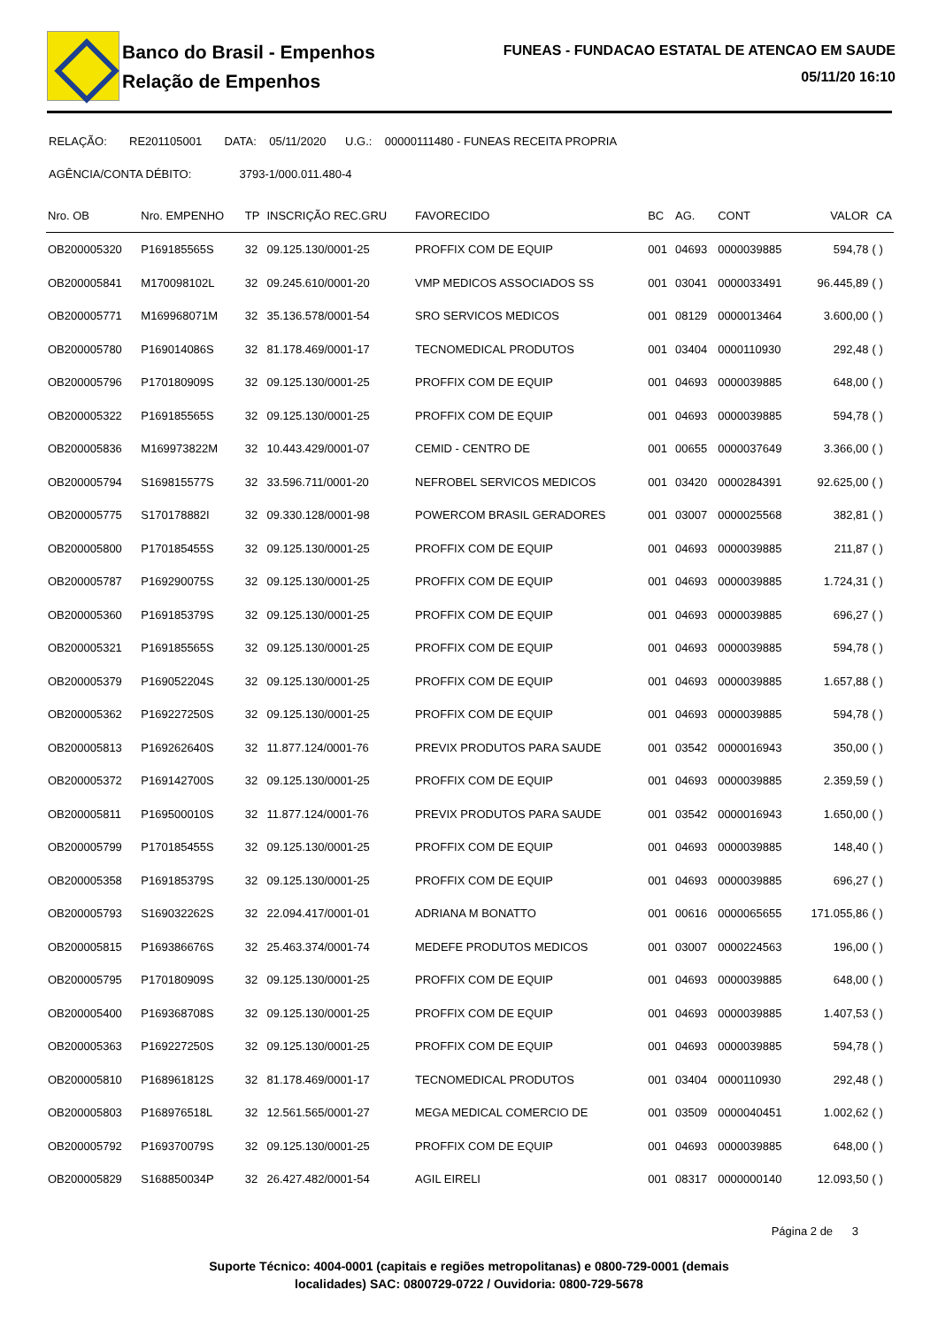Banco do Brasil - Empenhos
Relação de Empenhos
FUNEAS - FUNDACAO ESTATAL DE ATENCAO EM SAUDE
05/11/20 16:10
RELAÇÃO: RE201105001 DATA: 05/11/2020 U.G.: 00000111480 - FUNEAS RECEITA PROPRIA
AGÊNCIA/CONTA DÉBITO: 3793-1/000.011.480-4
| Nro. OB | Nro. EMPENHO | TP | INSCRIÇÃO REC.GRU | FAVORECIDO | BC | AG. | CONT | VALOR | CA |
| --- | --- | --- | --- | --- | --- | --- | --- | --- | --- |
| OB200005320 | P169185565S | 32 | 09.125.130/0001-25 | PROFFIX COM DE EQUIP | 001 | 04693 | 0000039885 | 594,78 | ( ) |
| OB200005841 | M170098102L | 32 | 09.245.610/0001-20 | VMP MEDICOS ASSOCIADOS SS | 001 | 03041 | 0000033491 | 96.445,89 | ( ) |
| OB200005771 | M169968071M | 32 | 35.136.578/0001-54 | SRO SERVICOS MEDICOS | 001 | 08129 | 0000013464 | 3.600,00 | ( ) |
| OB200005780 | P169014086S | 32 | 81.178.469/0001-17 | TECNOMEDICAL PRODUTOS | 001 | 03404 | 0000110930 | 292,48 | ( ) |
| OB200005796 | P170180909S | 32 | 09.125.130/0001-25 | PROFFIX COM DE EQUIP | 001 | 04693 | 0000039885 | 648,00 | ( ) |
| OB200005322 | P169185565S | 32 | 09.125.130/0001-25 | PROFFIX COM DE EQUIP | 001 | 04693 | 0000039885 | 594,78 | ( ) |
| OB200005836 | M169973822M | 32 | 10.443.429/0001-07 | CEMID - CENTRO DE | 001 | 00655 | 0000037649 | 3.366,00 | ( ) |
| OB200005794 | S169815577S | 32 | 33.596.711/0001-20 | NEFROBEL SERVICOS MEDICOS | 001 | 03420 | 0000284391 | 92.625,00 | ( ) |
| OB200005775 | S170178882I | 32 | 09.330.128/0001-98 | POWERCOM BRASIL GERADORES | 001 | 03007 | 0000025568 | 382,81 | ( ) |
| OB200005800 | P170185455S | 32 | 09.125.130/0001-25 | PROFFIX COM DE EQUIP | 001 | 04693 | 0000039885 | 211,87 | ( ) |
| OB200005787 | P169290075S | 32 | 09.125.130/0001-25 | PROFFIX COM DE EQUIP | 001 | 04693 | 0000039885 | 1.724,31 | ( ) |
| OB200005360 | P169185379S | 32 | 09.125.130/0001-25 | PROFFIX COM DE EQUIP | 001 | 04693 | 0000039885 | 696,27 | ( ) |
| OB200005321 | P169185565S | 32 | 09.125.130/0001-25 | PROFFIX COM DE EQUIP | 001 | 04693 | 0000039885 | 594,78 | ( ) |
| OB200005379 | P169052204S | 32 | 09.125.130/0001-25 | PROFFIX COM DE EQUIP | 001 | 04693 | 0000039885 | 1.657,88 | ( ) |
| OB200005362 | P169227250S | 32 | 09.125.130/0001-25 | PROFFIX COM DE EQUIP | 001 | 04693 | 0000039885 | 594,78 | ( ) |
| OB200005813 | P169262640S | 32 | 11.877.124/0001-76 | PREVIX PRODUTOS PARA SAUDE | 001 | 03542 | 0000016943 | 350,00 | ( ) |
| OB200005372 | P169142700S | 32 | 09.125.130/0001-25 | PROFFIX COM DE EQUIP | 001 | 04693 | 0000039885 | 2.359,59 | ( ) |
| OB200005811 | P169500010S | 32 | 11.877.124/0001-76 | PREVIX PRODUTOS PARA SAUDE | 001 | 03542 | 0000016943 | 1.650,00 | ( ) |
| OB200005799 | P170185455S | 32 | 09.125.130/0001-25 | PROFFIX COM DE EQUIP | 001 | 04693 | 0000039885 | 148,40 | ( ) |
| OB200005358 | P169185379S | 32 | 09.125.130/0001-25 | PROFFIX COM DE EQUIP | 001 | 04693 | 0000039885 | 696,27 | ( ) |
| OB200005793 | S169032262S | 32 | 22.094.417/0001-01 | ADRIANA M BONATTO | 001 | 00616 | 0000065655 | 171.055,86 | ( ) |
| OB200005815 | P169386676S | 32 | 25.463.374/0001-74 | MEDEFE PRODUTOS MEDICOS | 001 | 03007 | 0000224563 | 196,00 | ( ) |
| OB200005795 | P170180909S | 32 | 09.125.130/0001-25 | PROFFIX COM DE EQUIP | 001 | 04693 | 0000039885 | 648,00 | ( ) |
| OB200005400 | P169368708S | 32 | 09.125.130/0001-25 | PROFFIX COM DE EQUIP | 001 | 04693 | 0000039885 | 1.407,53 | ( ) |
| OB200005363 | P169227250S | 32 | 09.125.130/0001-25 | PROFFIX COM DE EQUIP | 001 | 04693 | 0000039885 | 594,78 | ( ) |
| OB200005810 | P168961812S | 32 | 81.178.469/0001-17 | TECNOMEDICAL PRODUTOS | 001 | 03404 | 0000110930 | 292,48 | ( ) |
| OB200005803 | P168976518L | 32 | 12.561.565/0001-27 | MEGA MEDICAL COMERCIO DE | 001 | 03509 | 0000040451 | 1.002,62 | ( ) |
| OB200005792 | P169370079S | 32 | 09.125.130/0001-25 | PROFFIX COM DE EQUIP | 001 | 04693 | 0000039885 | 648,00 | ( ) |
| OB200005829 | S168850034P | 32 | 26.427.482/0001-54 | AGIL EIRELI | 001 | 08317 | 0000000140 | 12.093,50 | ( ) |
Página 2 de 3
Suporte Técnico: 4004-0001 (capitais e regiões metropolitanas) e 0800-729-0001 (demais
localidades) SAC: 0800729-0722 / Ouvidoria: 0800-729-5678